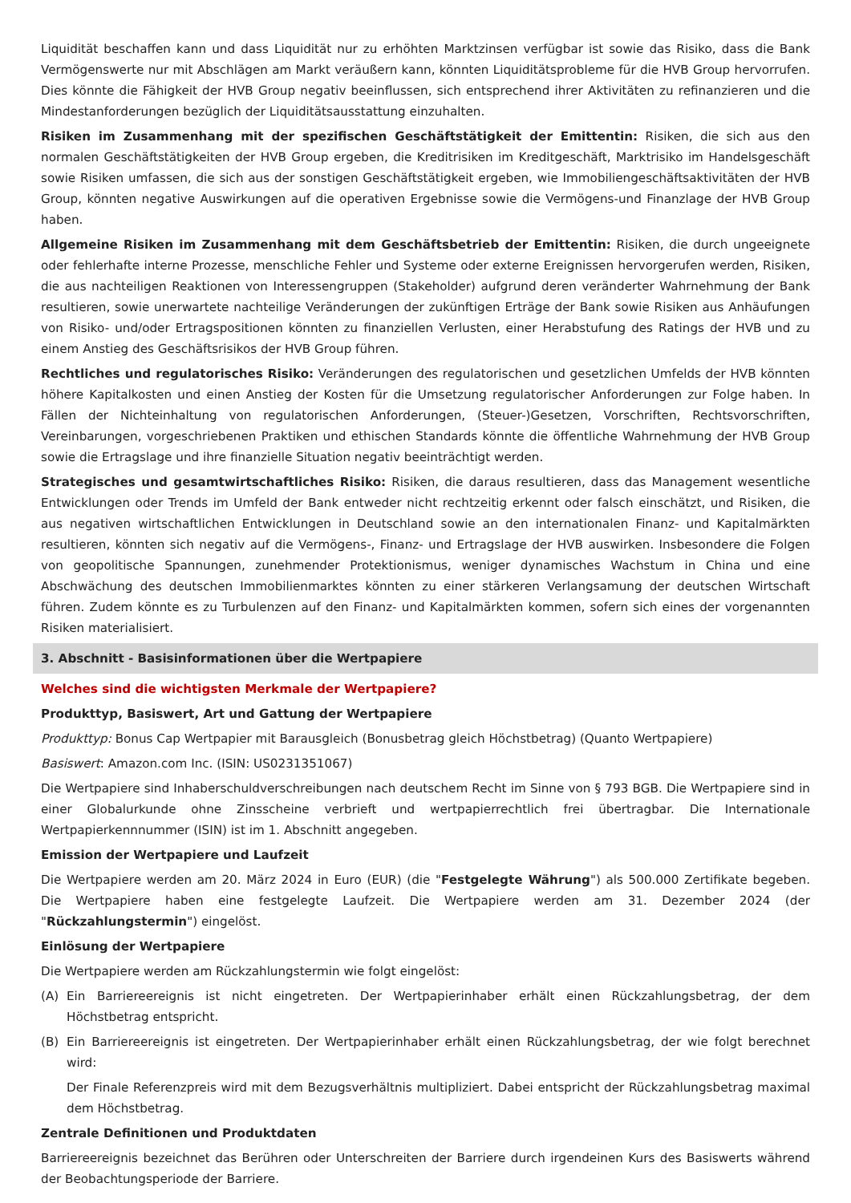Liquidität beschaffen kann und dass Liquidität nur zu erhöhten Marktzinsen verfügbar ist sowie das Risiko, dass die Bank Vermögenswerte nur mit Abschlägen am Markt veräußern kann, könnten Liquiditätsprobleme für die HVB Group hervorrufen. Dies könnte die Fähigkeit der HVB Group negativ beeinflussen, sich entsprechend ihrer Aktivitäten zu refinanzieren und die Mindestanforderungen bezüglich der Liquiditätsausstattung einzuhalten.
Risiken im Zusammenhang mit der spezifischen Geschäftstätigkeit der Emittentin: Risiken, die sich aus den normalen Geschäftstätigkeiten der HVB Group ergeben, die Kreditrisiken im Kreditgeschäft, Marktrisiko im Handelsgeschäft sowie Risiken umfassen, die sich aus der sonstigen Geschäftstätigkeit ergeben, wie Immobiliengeschäftsaktivitäten der HVB Group, könnten negative Auswirkungen auf die operativen Ergebnisse sowie die Vermögens-und Finanzlage der HVB Group haben.
Allgemeine Risiken im Zusammenhang mit dem Geschäftsbetrieb der Emittentin: Risiken, die durch ungeeignete oder fehlerhafte interne Prozesse, menschliche Fehler und Systeme oder externe Ereignissen hervorgerufen werden, Risiken, die aus nachteiligen Reaktionen von Interessengruppen (Stakeholder) aufgrund deren veränderter Wahrnehmung der Bank resultieren, sowie unerwartete nachteilige Veränderungen der zukünftigen Erträge der Bank sowie Risiken aus Anhäufungen von Risiko- und/oder Ertragspositionen könnten zu finanziellen Verlusten, einer Herabstufung des Ratings der HVB und zu einem Anstieg des Geschäftsrisikos der HVB Group führen.
Rechtliches und regulatorisches Risiko: Veränderungen des regulatorischen und gesetzlichen Umfelds der HVB könnten höhere Kapitalkosten und einen Anstieg der Kosten für die Umsetzung regulatorischer Anforderungen zur Folge haben. In Fällen der Nichteinhaltung von regulatorischen Anforderungen, (Steuer-)Gesetzen, Vorschriften, Rechtsvorschriften, Vereinbarungen, vorgeschriebenen Praktiken und ethischen Standards könnte die öffentliche Wahrnehmung der HVB Group sowie die Ertragslage und ihre finanzielle Situation negativ beeinträchtigt werden.
Strategisches und gesamtwirtschaftliches Risiko: Risiken, die daraus resultieren, dass das Management wesentliche Entwicklungen oder Trends im Umfeld der Bank entweder nicht rechtzeitig erkennt oder falsch einschätzt, und Risiken, die aus negativen wirtschaftlichen Entwicklungen in Deutschland sowie an den internationalen Finanz- und Kapitalmärkten resultieren, könnten sich negativ auf die Vermögens-, Finanz- und Ertragslage der HVB auswirken. Insbesondere die Folgen von geopolitische Spannungen, zunehmender Protektionismus, weniger dynamisches Wachstum in China und eine Abschwächung des deutschen Immobilienmarktes könnten zu einer stärkeren Verlangsamung der deutschen Wirtschaft führen. Zudem könnte es zu Turbulenzen auf den Finanz- und Kapitalmärkten kommen, sofern sich eines der vorgenannten Risiken materialisiert.
3. Abschnitt - Basisinformationen über die Wertpapiere
Welches sind die wichtigsten Merkmale der Wertpapiere?
Produkttyp, Basiswert, Art und Gattung der Wertpapiere
Produkttyp: Bonus Cap Wertpapier mit Barausgleich (Bonusbetrag gleich Höchstbetrag) (Quanto Wertpapiere)
Basiswert: Amazon.com Inc. (ISIN: US0231351067)
Die Wertpapiere sind Inhaberschuldverschreibungen nach deutschem Recht im Sinne von § 793 BGB. Die Wertpapiere sind in einer Globalurkunde ohne Zinsscheine verbrieft und wertpapierrechtlich frei übertragbar. Die Internationale Wertpapierkennnummer (ISIN) ist im 1. Abschnitt angegeben.
Emission der Wertpapiere und Laufzeit
Die Wertpapiere werden am 20. März 2024 in Euro (EUR) (die "Festgelegte Währung") als 500.000 Zertifikate begeben. Die Wertpapiere haben eine festgelegte Laufzeit. Die Wertpapiere werden am 31. Dezember 2024 (der "Rückzahlungstermin") eingelöst.
Einlösung der Wertpapiere
Die Wertpapiere werden am Rückzahlungstermin wie folgt eingelöst:
(A) Ein Barriereereignis ist nicht eingetreten. Der Wertpapierinhaber erhält einen Rückzahlungsbetrag, der dem Höchstbetrag entspricht.
(B) Ein Barriereereignis ist eingetreten. Der Wertpapierinhaber erhält einen Rückzahlungsbetrag, der wie folgt berechnet wird:
Der Finale Referenzpreis wird mit dem Bezugsverhältnis multipliziert. Dabei entspricht der Rückzahlungsbetrag maximal dem Höchstbetrag.
Zentrale Definitionen und Produktdaten
Barriereereignis bezeichnet das Berühren oder Unterschreiten der Barriere durch irgendeinen Kurs des Basiswerts während der Beobachtungsperiode der Barriere.